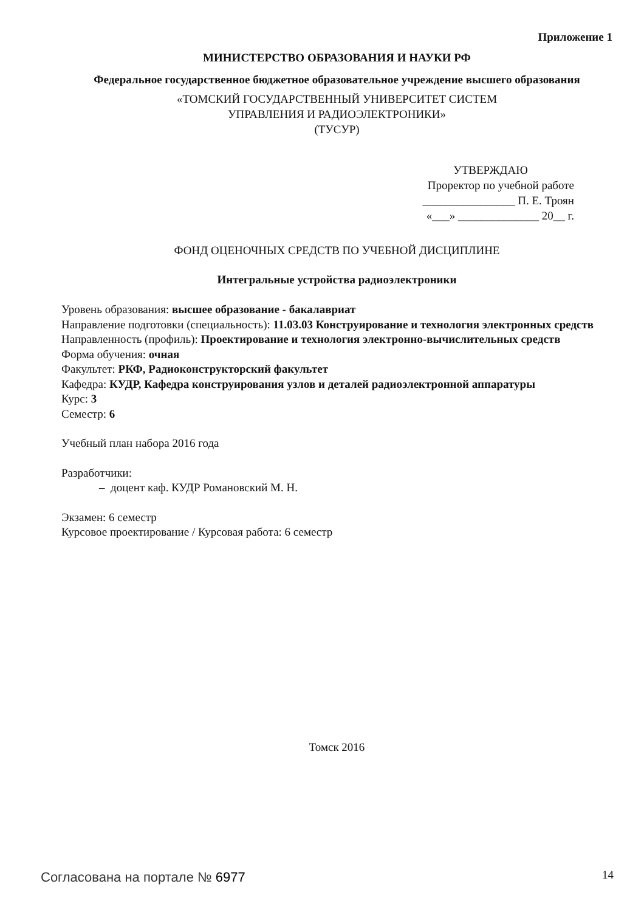Приложение 1
МИНИСТЕРСТВО ОБРАЗОВАНИЯ И НАУКИ РФ
Федеральное государственное бюджетное образовательное учреждение высшего образования
«ТОМСКИЙ ГОСУДАРСТВЕННЫЙ УНИВЕРСИТЕТ СИСТЕМ
УПРАВЛЕНИЯ И РАДИОЭЛЕКТРОНИКИ»
(ТУСУР)
УТВЕРЖДАЮ
Проректор по учебной работе
________________ П. Е. Троян
«___» ______________ 20__ г.
ФОНД ОЦЕНОЧНЫХ СРЕДСТВ ПО УЧЕБНОЙ ДИСЦИПЛИНЕ
Интегральные устройства радиоэлектроники
Уровень образования: высшее образование - бакалавриат
Направление подготовки (специальность): 11.03.03 Конструирование и технология электронных средств
Направленность (профиль): Проектирование и технология электронно-вычислительных средств
Форма обучения: очная
Факультет: РКФ, Радиоконструкторский факультет
Кафедра: КУДР, Кафедра конструирования узлов и деталей радиоэлектронной аппаратуры
Курс: 3
Семестр: 6
Учебный план набора 2016 года
Разработчики:
– доцент каф. КУДР Романовский М. Н.
Экзамен: 6 семестр
Курсовое проектирование / Курсовая работа: 6 семестр
Томск 2016
Согласована на портале № 6977 14